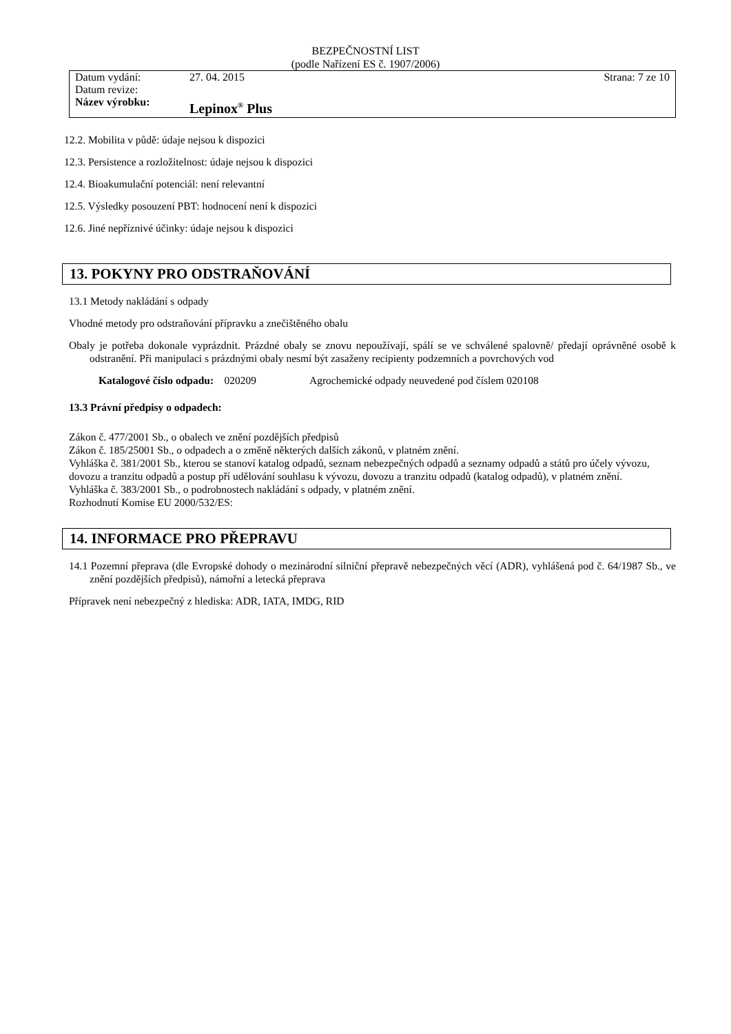BEZPEČNOSTNÍ LIST
(podle Nařízení ES č. 1907/2006)
| Datum vydání: | 27. 04. 2015 | Strana: 7 ze 10 |
| Datum revize: | | |
| Název výrobku: | Lepinox<sup>®</sup> Plus | |
12.2. Mobilita v půdě: údaje nejsou k dispozici
12.3. Persistence a rozložitelnost: údaje nejsou k dispozici
12.4. Bioakumulační potenciál: není relevantní
12.5. Výsledky posouzení PBT: hodnocení není k dispozici
12.6. Jiné nepříznivé účinky: údaje nejsou k dispozici
13. POKYNY PRO ODSTRAŇOVÁNÍ
13.1 Metody nakládání s odpady
Vhodné metody pro odstraňování přípravku a znečištěného obalu
Obaly je potřeba dokonale vyprázdnit. Prázdné obaly se znovu nepoužívají, spálí se ve schválené spalovně/ předají oprávněné osobě k odstranění. Při manipulaci s prázdnými obaly nesmí být zasaženy recipienty podzemních a povrchových vod
Katalogové číslo odpadu: 020209 Agrochemické odpady neuvedené pod číslem 020108
13.3 Právní předpisy o odpadech:
Zákon č. 477/2001 Sb., o obalech ve znění pozdějších předpisů
Zákon č. 185/25001 Sb., o odpadech a o změně některých dalších zákonů, v platném znění.
Vyhláška č. 381/2001 Sb., kterou se stanoví katalog odpadů, seznam nebezpečných odpadů a seznamy odpadů a států pro účely vývozu, dovozu a tranzitu odpadů a postup pří udělování souhlasu k vývozu, dovozu a tranzitu odpadů (katalog odpadů), v platném znění.
Vyhláška č. 383/2001 Sb., o podrobnostech nakládání s odpady, v platném znění.
Rozhodnutí Komise EU 2000/532/ES:
14. INFORMACE PRO PŘEPRAVU
14.1 Pozemní přeprava (dle Evropské dohody o mezinárodní silniční přepravě nebezpečných věcí (ADR), vyhlášená pod č. 64/1987 Sb., ve znění pozdějších předpisů), námořní a letecká přeprava
Přípravek není nebezpečný z hlediska: ADR, IATA, IMDG, RID